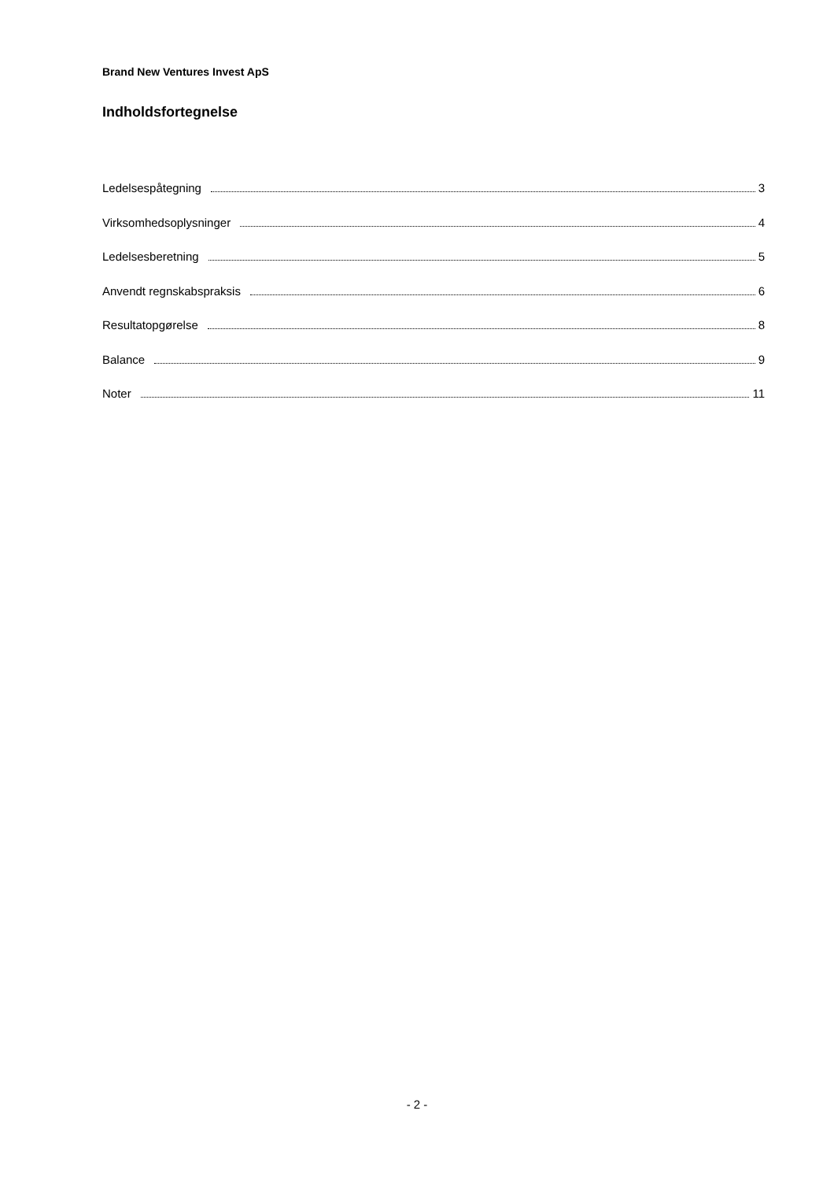Brand New Ventures Invest ApS
Indholdsfortegnelse
Ledelsespåtegning 3
Virksomhedsoplysninger 4
Ledelsesberetning 5
Anvendt regnskabspraksis 6
Resultatopgørelse 8
Balance 9
Noter 11
- 2 -